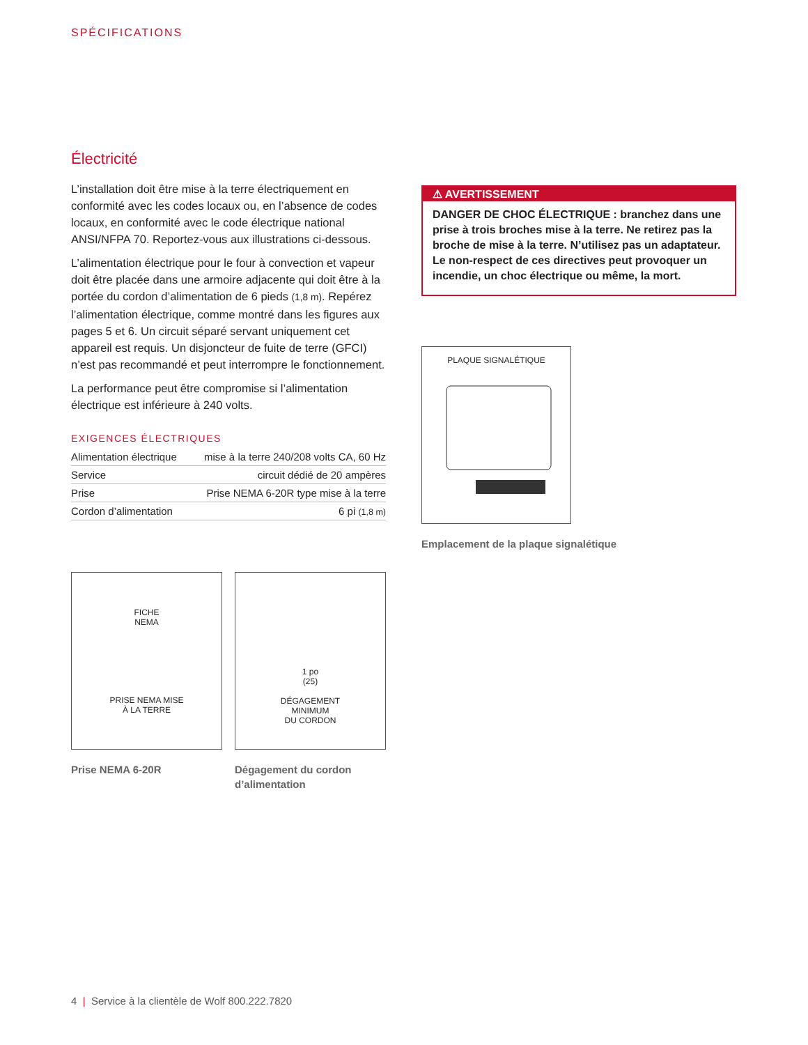SPÉCIFICATIONS
Électricité
L’installation doit être mise à la terre électriquement en conformité avec les codes locaux ou, en l’absence de codes locaux, en conformité avec le code électrique national ANSI/NFPA 70. Reportez-vous aux illustrations ci-dessous.
L’alimentation électrique pour le four à convection et vapeur doit être placée dans une armoire adjacente qui doit être à la portée du cordon d’alimentation de 6 pieds (1,8 m). Repérez l’alimentation électrique, comme montré dans les figures aux pages 5 et 6. Un circuit séparé servant uniquement cet appareil est requis. Un disjoncteur de fuite de terre (GFCI) n’est pas recommandé et peut interrompre le fonctionnement.
La performance peut être compromise si l’alimentation électrique est inférieure à 240 volts.
EXIGENCES ÉLECTRIQUES
| Alimentation électrique | mise à la terre 240/208 volts CA, 60 Hz |
| Service | circuit dédié de 20 ampères |
| Prise | Prise NEMA 6-20R type mise à la terre |
| Cordon d’alimentation | 6 pi (1,8 m) |
FICHE
NEMA
PRISE NEMA MISE
À LA TERRE
Prise NEMA 6-20R
1 po
(25)
DÉGAGEMENT
MINIMUM
DU CORDON
Dégagement du cordon d’alimentation
⚠ AVERTISSEMENT
DANGER DE CHOC ÉLECTRIQUE : branchez dans une prise à trois broches mise à la terre. Ne retirez pas la broche de mise à la terre. N’utilisez pas un adaptateur. Le non-respect de ces directives peut provoquer un incendie, un choc électrique ou même, la mort.
PLAQUE SIGNALÉTIQUE
Emplacement de la plaque signalétique
4 | Service à la clientèle de Wolf 800.222.7820